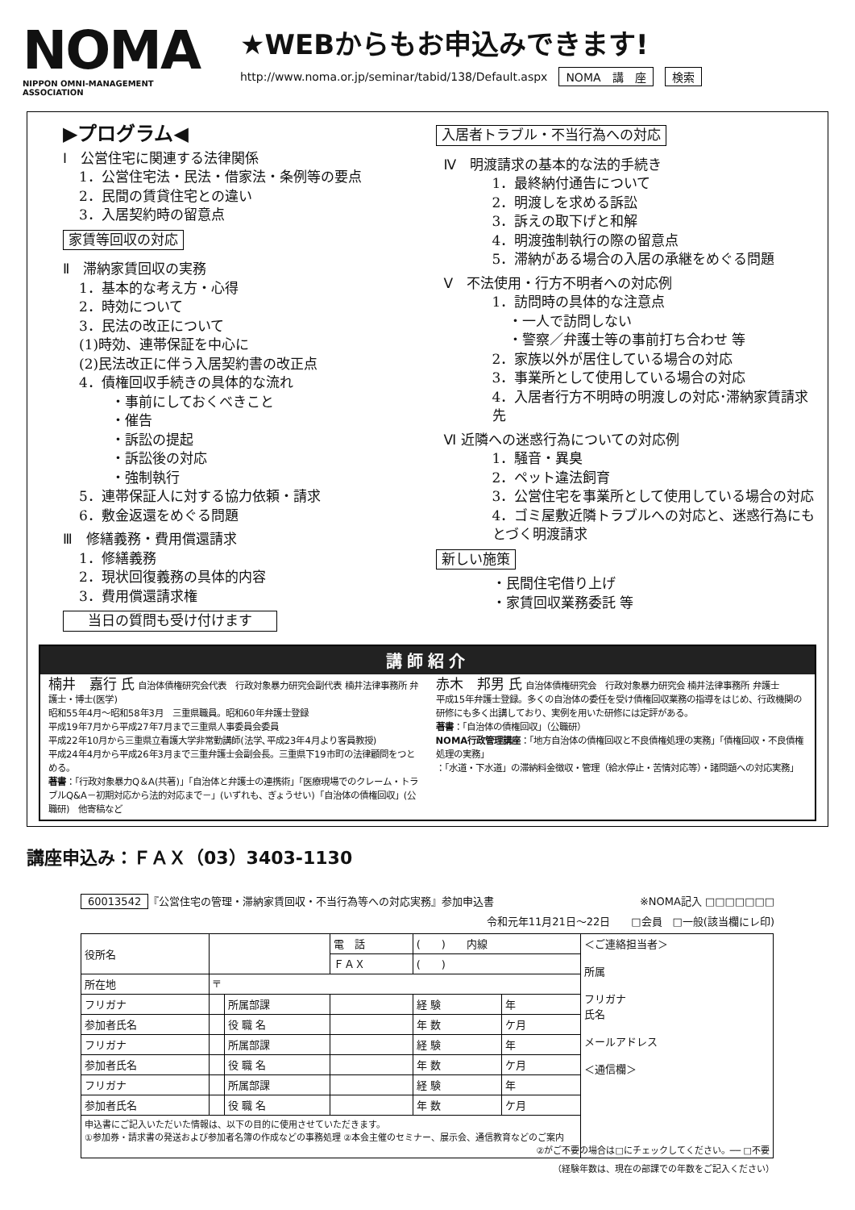NOMA
NIPPON OMNI-MANAGEMENT ASSOCIATION
★WEBからもお申込みできます!
http://www.noma.or.jp/seminar/tabid/138/Default.aspx NOMA　講　座 検索
▶プログラム◀
Ⅰ　公営住宅に関連する法律関係
1．公営住宅法・民法・借家法・条例等の要点
2．民間の賃貸住宅との違い
3．入居契約時の留意点
家賃等回収の対応
Ⅱ　滞納家賃回収の実務
1．基本的な考え方・心得
2．時効について
3．民法の改正について
(1)時効、連帯保証を中心に
(2)民法改正に伴う入居契約書の改正点
4．債権回収手続きの具体的な流れ
・事前にしておくべきこと
・催告
・訴訟の提起
・訴訟後の対応
・強制執行
5．連帯保証人に対する協力依頼・請求
6．敷金返還をめぐる問題
Ⅲ　修繕義務・費用償還請求
1．修繕義務
2．現状回復義務の具体的内容
3．費用償還請求権
当日の質問も受け付けます
入居者トラブル・不当行為への対応
Ⅳ　明渡請求の基本的な法的手続き
1．最終納付通告について
2．明渡しを求める訴訟
3．訴えの取下げと和解
4．明渡強制執行の際の留意点
5．滞納がある場合の入居の承継をめぐる問題
Ⅴ　不法使用・行方不明者への対応例
1．訪問時の具体的な注意点
・一人で訪問しない
・警察／弁護士等の事前打ち合わせ 等
2．家族以外が居住している場合の対応
3．事業所として使用している場合の対応
4．入居者行方不明時の明渡しの対応･滞納家賃請求先
Ⅵ 近隣への迷惑行為についての対応例
1．騒音・異臭
2．ペット違法飼育
3．公営住宅を事業所として使用している場合の対応
4．ゴミ屋敷近隣トラブルへの対応と、迷惑行為にもとづく明渡請求
新しい施策
・民間住宅借り上げ
・家賃回収業務委託 等
講師紹介
楠井　嘉行 氏 自治体債権研究会代表　行政対象暴力研究会副代表 楠井法律事務所 弁護士・博士(医学)
昭和55年4月～昭和58年3月　三重県職員。昭和60年弁護士登録
平成19年7月から平成27年7月まで三重県人事委員会委員
平成22年10月から三重県立看護大学非常勤講師(法学､平成23年4月より客員教授)
平成24年4月から平成26年3月まで三重弁護士会副会長。三重県下19市町の法律顧問をつとめる。
著書：「行政対象暴力Q＆A(共著)」「自治体と弁護士の連携術」「医療現場でのクレーム・トラブルQ&A－初期対応から法的対応まで－」(いずれも、ぎょうせい)「自治体の債権回収」(公職研)　他寄稿など
赤木　邦男 氏 自治体債権研究会　行政対象暴力研究会 楠井法律事務所 弁護士
平成15年弁護士登録。多くの自治体の委任を受け債権回収業務の指導をはじめ、行政機関の研修にも多く出講しており、実例を用いた研修には定評がある。
著書：「自治体の債権回収」（公職研）
NOMA行政管理講座：「地方自治体の債権回収と不良債権処理の実務」「債権回収・不良債権処理の実務」
：「水道・下水道」の滞納料金徴収・管理（給水停止・苦情対応等）・諸問題への対応実務」
講座申込み：ＦＡＸ（03）3403-1130
60013542 『公営住宅の管理・滞納家賃回収・不当行為等への対応実務』参加申込書 ※NOMA記入 □□□□□□□
令和元年11月21日～22日　　□会員　□一般(該当欄にレ印)
| 役所名 | | | | 電 話 | ( ) 内線 | | ＜ご連絡担当者＞ 所属 フリガナ 氏名 メールアドレス ＜通信欄＞ |
| | | | | ＦＡＸ | ( ) | | |
| 所在地 | 〒 | | | | | | |
| フリガナ | | 所属部課 | | | 経 験 | 年 | |
| 参加者氏名 | | 役 職 名 | | | 年 数 | ケ月 | |
| フリガナ | | 所属部課 | | | 経 験 | 年 | |
| 参加者氏名 | | 役 職 名 | | | 年 数 | ケ月 | |
| フリガナ | | 所属部課 | | | 経 験 | 年 | |
| 参加者氏名 | | 役 職 名 | | | 年 数 | ケ月 | |
| 申込書にご記入いただいた情報は、以下の目的に使用させていただきます。 ①参加券・請求書の発送および参加者名簿の作成などの事務処理 ②本会主催のセミナー、展示会、通信教育などのご案内 ②がご不要の場合は□にチェックしてください。── □不要 | | | | | | | |
（経験年数は、現在の部課での年数をご記入ください）